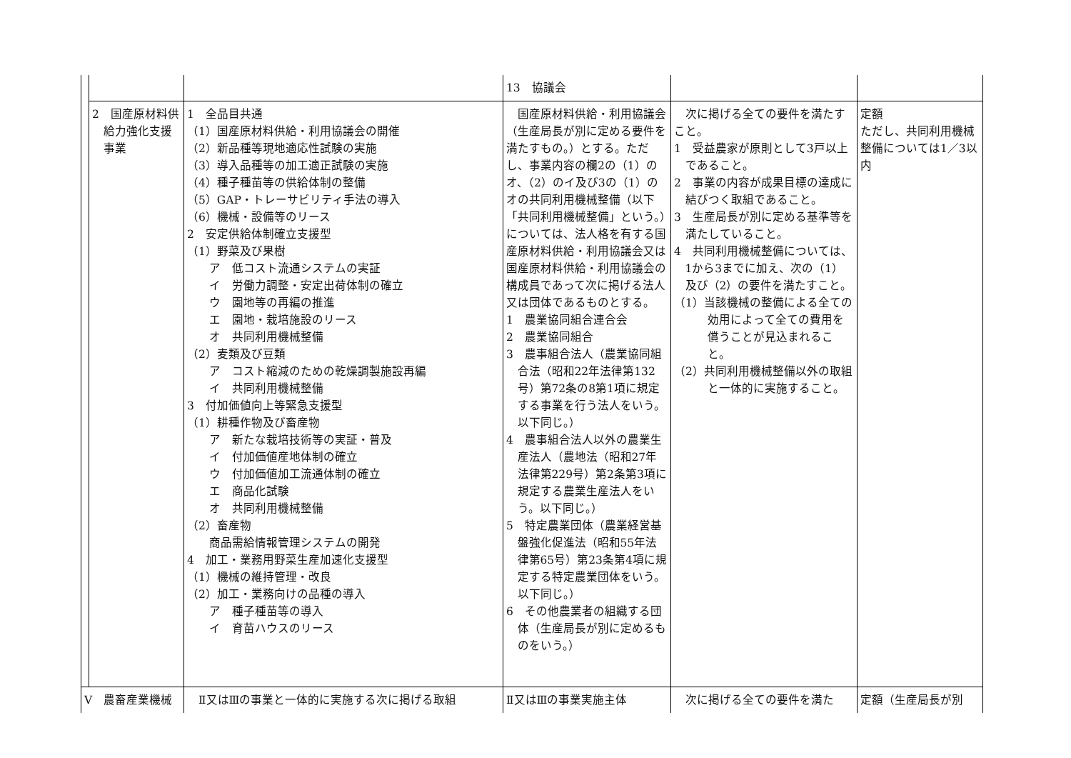| | | | 13 協議会 | | |
| | 2 国産原材料供給力強化支援事業 | 1 全品目共通 （1）国産原材料供給・利用協議会の開催 （2）新品種等現地適応性試験の実施 （3）導入品種等の加工適正試験の実施 （4）種子種苗等の供給体制の整備 （5）GAP・トレーサビリティ手法の導入 （6）機械・設備等のリース 2 安定供給体制確立支援型 （1）野菜及び果樹 ア 低コスト流通システムの実証 イ 労働力調整・安定出荷体制の確立 ウ 園地等の再編の推進 エ 園地・栽培施設のリース オ 共同利用機械整備 （2）麦類及び豆類 ア コスト縮減のための乾燥調製施設再編 イ 共同利用機械整備 3 付加価値向上等緊急支援型 （1）耕種作物及び畜産物 ア 新たな栽培技術等の実証・普及 イ 付加価値産地体制の確立 ウ 付加価値加工流通体制の確立 エ 商品化試験 オ 共同利用機械整備 （2）畜産物 商品需給情報管理システムの開発 4 加工・業務用野菜生産加速化支援型 （1）機械の維持管理・改良 （2）加工・業務向けの品種の導入 ア 種子種苗等の導入 イ 育苗ハウスのリース | 国産原材料供給・利用協議会（生産局長が別に定める要件を満たすもの。）とする。ただし、事業内容の欄2の（1）のオ、（2）のイ及び3の（1）のオの共同利用機械整備（以下「共同利用機械整備」という。）については、法人格を有する国産原材料供給・利用協議会又は国産原材料供給・利用協議会の構成員であって次に掲げる法人又は団体であるものとする。 1 農業協同組合連合会 2 農業協同組合 3 農事組合法人（農業協同組合法（昭和22年法律第132号）第72条の8第1項に規定する事業を行う法人をいう。以下同じ。） 4 農事組合法人以外の農業生産法人（農地法（昭和27年法律第229号）第2条第3項に規定する農業生産法人をいう。以下同じ。） 5 特定農業団体（農業経営基盤強化促進法（昭和55年法律第65号）第23条第4項に規定する特定農業団体をいう。以下同じ。） 6 その他農業者の組織する団体（生産局長が別に定めるものをいう。） | 次に掲げる全ての要件を満たすこと。 1 受益農家が原則として3戸以上であること。 2 事業の内容が成果目標の達成に結びつく取組であること。 3 生産局長が別に定める基準等を満たしていること。 4 共同利用機械整備については、1から3までに加え、次の（1）及び（2）の要件を満たすこと。 （1）当該機械の整備による全ての効用によって全ての費用を償うことが見込まれること。 （2）共同利用機械整備以外の取組と一体的に実施すること。 | 定額 ただし、共同利用機械整備については1／3以内 |
| V 農畜産業機械 | | Ⅱ又はⅢの事業と一体的に実施する次に掲げる取組 | Ⅱ又はⅢの事業実施主体 | 次に掲げる全ての要件を満た | 定額（生産局長が別 |